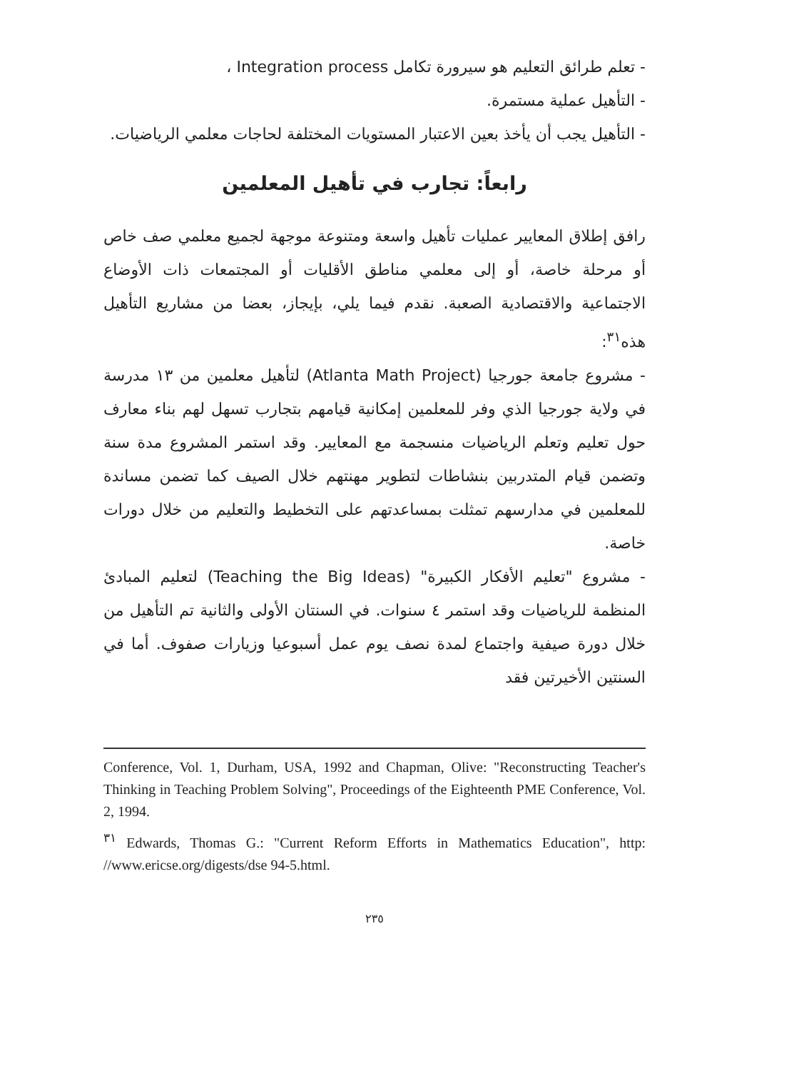- تعلم طرائق التعليم هو سيرورة تكامل Integration process ،
- التأهيل عملية مستمرة.
- التأهيل يجب أن يأخذ بعين الاعتبار المستويات المختلفة لحاجات معلمي الرياضيات.
رابعاً: تجارب في تأهيل المعلمين
رافق إطلاق المعايير عمليات تأهيل واسعة ومتنوعة موجهة لجميع معلمي صف خاص أو مرحلة خاصة، أو إلى معلمي مناطق الأقليات أو المجتمعات ذات الأوضاع الاجتماعية والاقتصادية الصعبة. نقدم فيما يلي، بإيجاز، بعضا من مشاريع التأهيل هذه<sup>٣١</sup>:
- مشروع جامعة جورجيا (Atlanta Math Project) لتأهيل معلمين من ١٣ مدرسة في ولاية جورجيا الذي وفر للمعلمين إمكانية قيامهم بتجارب تسهل لهم بناء معارف حول تعليم وتعلم الرياضيات منسجمة مع المعايير. وقد استمر المشروع مدة سنة وتضمن قيام المتدربين بنشاطات لتطوير مهنتهم خلال الصيف كما تضمن مساندة للمعلمين في مدارسهم تمثلت بمساعدتهم على التخطيط والتعليم من خلال دورات خاصة.
- مشروع "تعليم الأفكار الكبيرة" (Teaching the Big Ideas) لتعليم المبادئ المنظمة للرياضيات وقد استمر ٤ سنوات. في السنتان الأولى والثانية تم التأهيل من خلال دورة صيفية واجتماع لمدة نصف يوم عمل أسبوعيا وزيارات صفوف. أما في السنتين الأخيرتين فقد
Conference, Vol. 1, Durham, USA, 1992 and Chapman, Olive: "Reconstructing Teacher's Thinking in Teaching Problem Solving", Proceedings of the Eighteenth PME Conference, Vol. 2, 1994.
<sup>٣١</sup> Edwards, Thomas G.: "Current Reform Efforts in Mathematics Education", http: //www.ericse.org/digests/dse 94-5.html.
٢٣٥